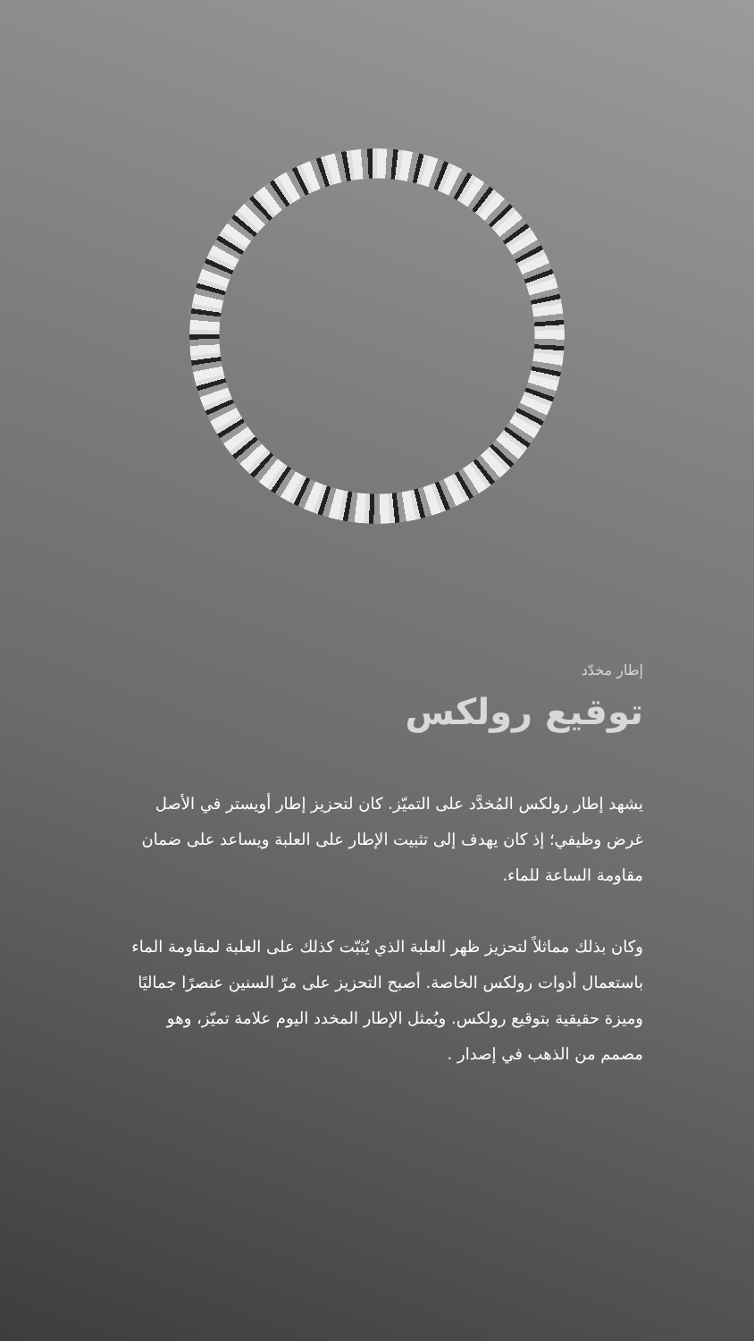إطار مخدّد
توقيع رولكس
يشهد إطار رولكس المُخدَّد على التميّز. كان لتحزيز إطار أويستر في الأصل غرض وظيفي؛ إذ كان يهدف إلى تثبيت الإطار على العلبة ويساعد على ضمان مقاومة الساعة للماء.
وكان بذلك مماثلاً لتحزيز ظهر العلبة الذي يُثبّت كذلك على العلبة لمقاومة الماء باستعمال أدوات رولكس الخاصة. أصبح التحزيز على مرّ السنين عنصرًا جماليًا وميزة حقيقية بتوقيع رولكس. ويُمثل الإطار المخدد اليوم علامة تميّز، وهو مصمم من الذهب في إصدار .